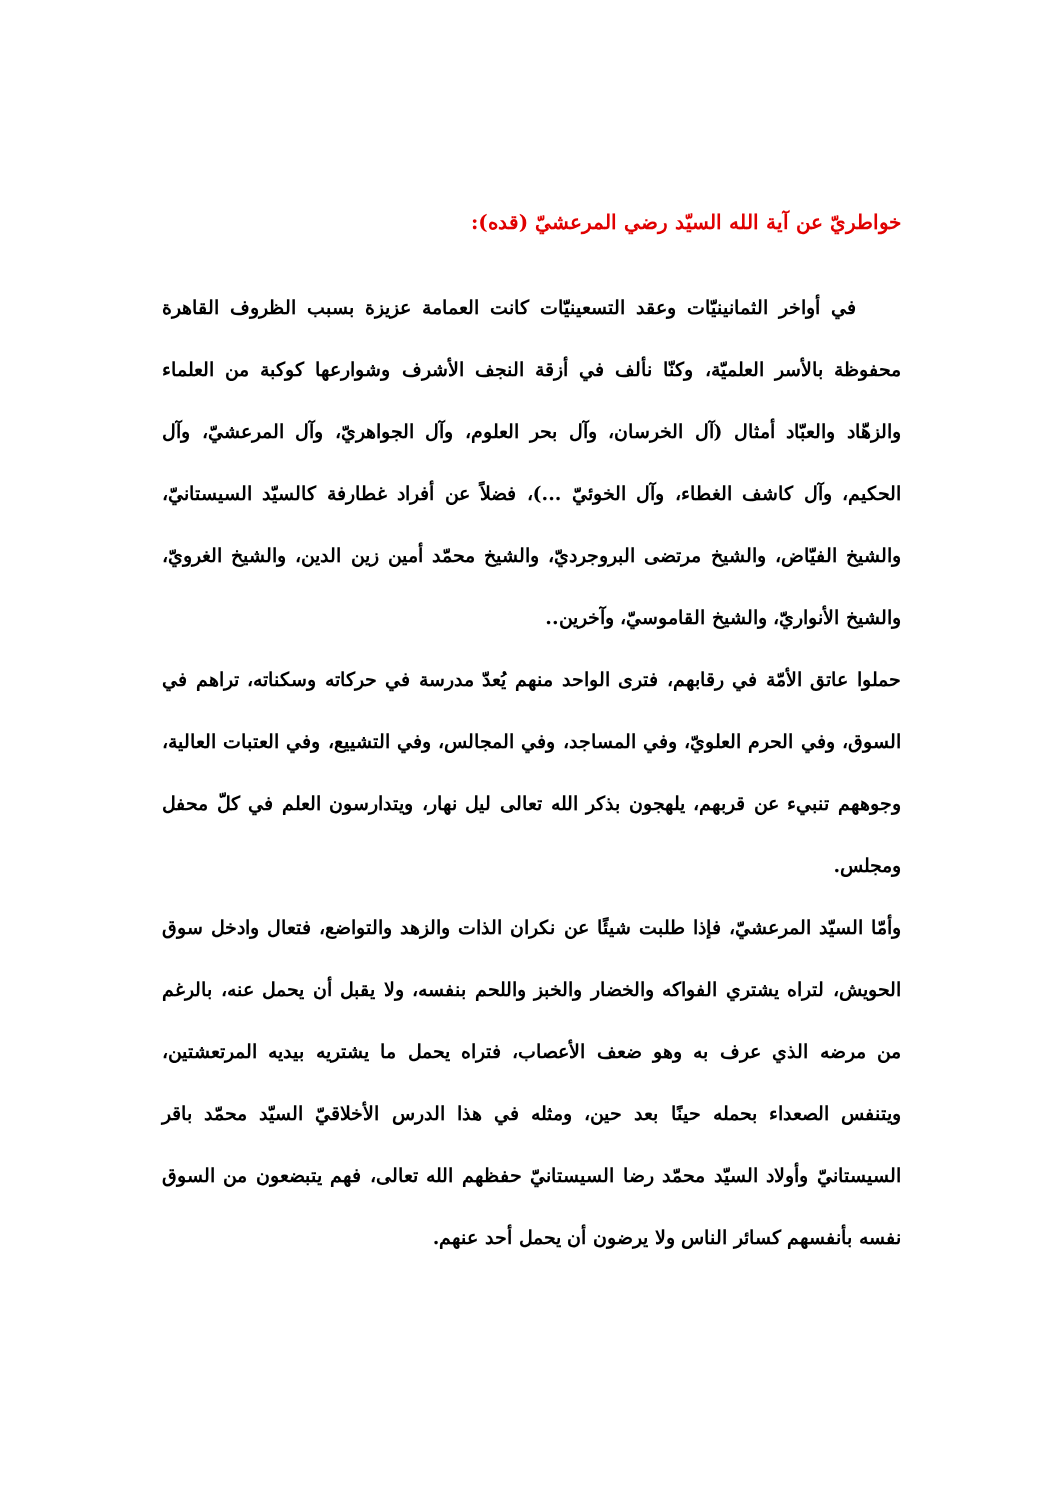خواطريّ عن آية الله السيّد رضي المرعشيّ (قده):
في أواخر الثمانينيّات وعقد التسعينيّات كانت العمامة عزيزة بسبب الظروف القاهرة محفوظة بالأسر العلميّة، وكنّا نألف في أزقة النجف الأشرف وشوارعها كوكبة من العلماء والزهّاد والعبّاد أمثال (آل الخرسان، وآل بحر العلوم، وآل الجواهريّ، وآل المرعشيّ، وآل الحكيم، وآل كاشف الغطاء، وآل الخوئيّ ...)، فضلاً عن أفراد غطارفة كالسيّد السيستانيّ، والشيخ الفيّاض، والشيخ مرتضى البروجرديّ، والشيخ محمّد أمين زين الدين، والشيخ الغرويّ، والشيخ الأنواريّ، والشيخ القاموسيّ، وآخرين..
حملوا عاتق الأمّة في رقابهم، فترى الواحد منهم يُعدّ مدرسة في حركاته وسكناته، تراهم في السوق، وفي الحرم العلويّ، وفي المساجد، وفي المجالس، وفي التشييع، وفي العتبات العالية، وجوههم تنبيء عن قربهم، يلهجون بذكر الله تعالى ليل نهار، ويتدارسون العلم في كلّ محفل ومجلس.
وأمّا السيّد المرعشيّ، فإذا طلبت شيئًا عن نكران الذات والزهد والتواضع، فتعال وادخل سوق الحويش، لتراه يشتري الفواكه والخضار والخبز واللحم بنفسه، ولا يقبل أن يحمل عنه، بالرغم من مرضه الذي عرف به وهو ضعف الأعصاب، فتراه يحمل ما يشتريه بيديه المرتعشتين، ويتنفس الصعداء بحمله حينًا بعد حين، ومثله في هذا الدرس الأخلاقيّ السيّد محمّد باقر السيستانيّ وأولاد السيّد محمّد رضا السيستانيّ حفظهم الله تعالى، فهم يتبضعون من السوق نفسه بأنفسهم كسائر الناس ولا يرضون أن يحمل أحد عنهم.